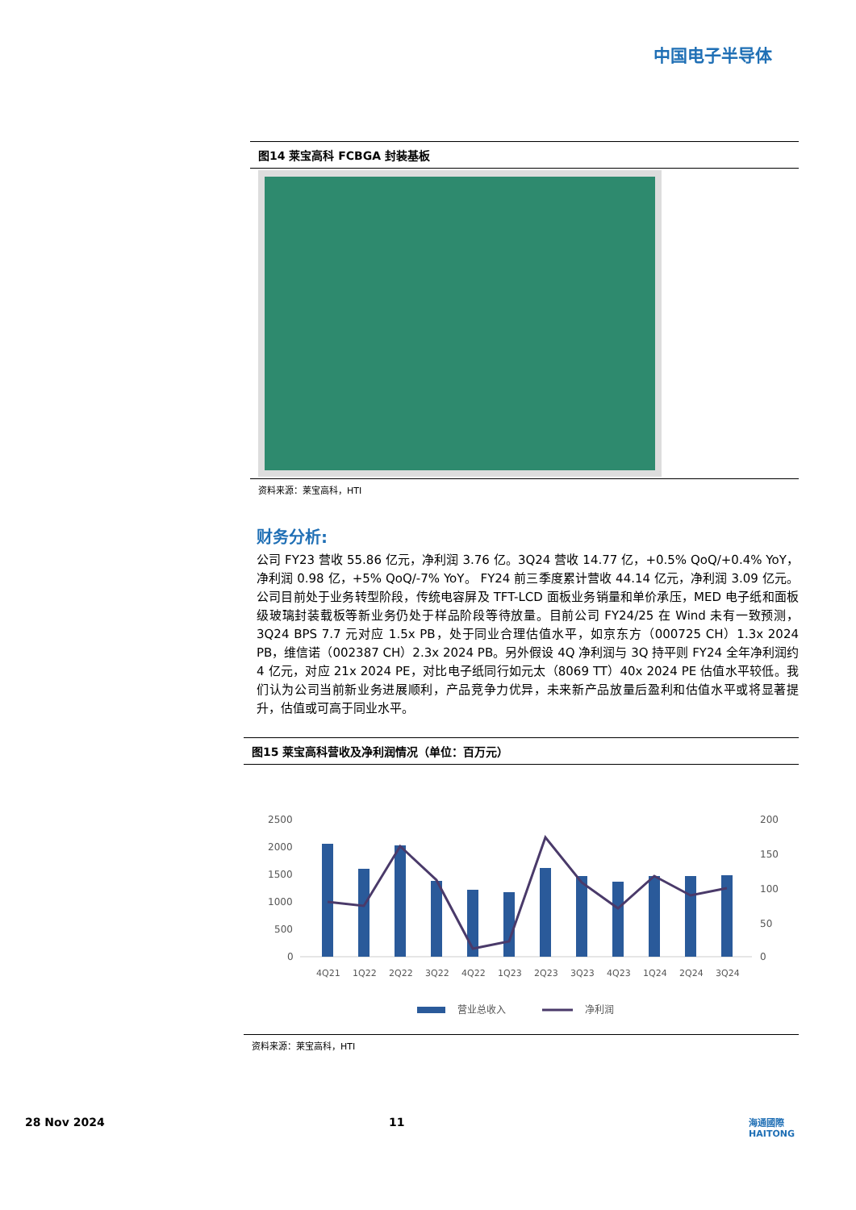中国电子半导体
图14 莱宝高科 FCBGA 封装基板
资料来源：莱宝高科，HTI
财务分析:
公司 FY23 营收 55.86 亿元，净利润 3.76 亿。3Q24 营收 14.77 亿，+0.5% QoQ/+0.4% YoY，净利润 0.98 亿，+5% QoQ/-7% YoY。 FY24 前三季度累计营收 44.14 亿元，净利润 3.09 亿元。公司目前处于业务转型阶段，传统电容屏及 TFT-LCD 面板业务销量和单价承压，MED 电子纸和面板级玻璃封装载板等新业务仍处于样品阶段等待放量。目前公司 FY24/25 在 Wind 未有一致预测，3Q24 BPS 7.7 元对应 1.5x PB，处于同业合理估值水平，如京东方（000725 CH）1.3x 2024 PB，维信诺（002387 CH）2.3x 2024 PB。另外假设 4Q 净利润与 3Q 持平则 FY24 全年净利润约 4 亿元，对应 21x 2024 PE，对比电子纸同行如元太（8069 TT）40x 2024 PE 估值水平较低。我们认为公司当前新业务进展顺利，产品竞争力优异，未来新产品放量后盈利和估值水平或将显著提升，估值或可高于同业水平。
图15 莱宝高科营收及净利润情况（单位：百万元）
2500
2000
1500
1000
500
0
200
150
100
50
0
4Q21
1Q22
2Q22
3Q22
4Q22
1Q23
2Q23
3Q23
4Q23
1Q24
2Q24
3Q24
营业总收入
净利润
资料来源：莱宝高科，HTI
28 Nov 2024 11
海通國際
HAITONG